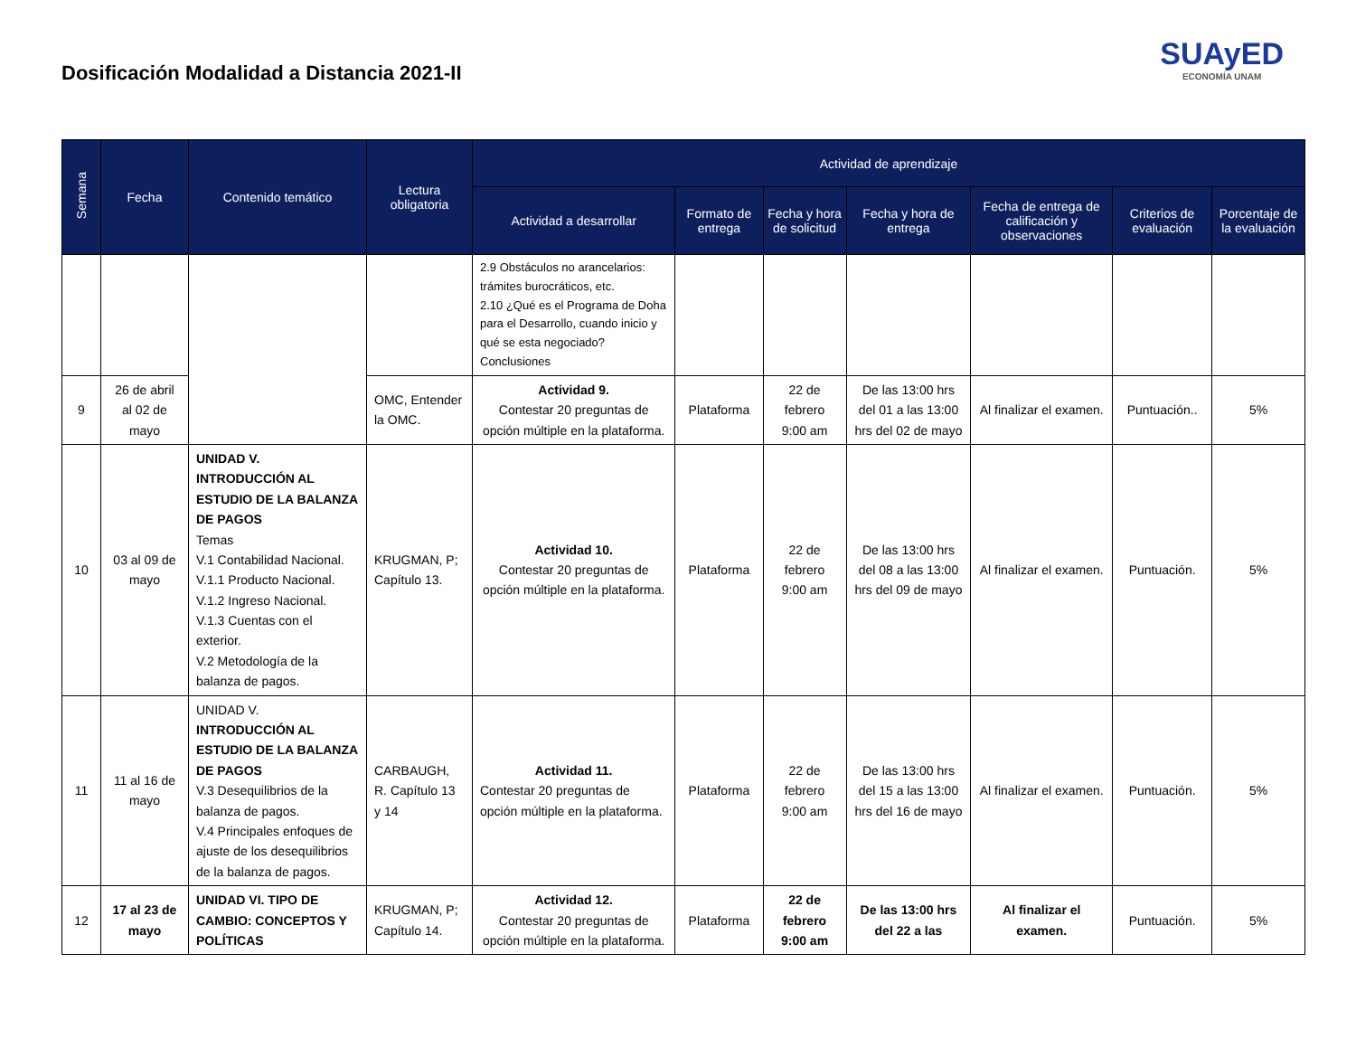Dosificación Modalidad a Distancia 2021-II
SUAyED
ECONOMÍA UNAM
| Semana | Fecha | Contenido temático | Lectura obligatoria | Actividad de aprendizaje | | | | | | |
| --- | --- | --- | --- | --- | --- | --- | --- | --- | --- | --- |
| | | | | Actividad a desarrollar | Formato de entrega | Fecha y hora de solicitud | Fecha y hora de entrega | Fecha de entrega de calificación y observaciones | Criterios de evaluación | Porcentaje de la evaluación |
| | | | | 2.9 Obstáculos no arancelarios: trámites burocráticos, etc. 2.10 ¿Qué es el Programa de Doha para el Desarrollo, cuando inicio y qué se esta negociado? Conclusiones | | | | | | |
| 9 | 26 de abril al 02 de mayo | | OMC, Entender la OMC. | Actividad 9. Contestar 20 preguntas de opción múltiple en la plataforma. | Plataforma | 22 de febrero 9:00 am | De las 13:00 hrs del 01 a las 13:00 hrs del 02 de mayo | Al finalizar el examen. | Puntuación.. | 5% |
| 10 | 03 al 09 de mayo | UNIDAD V. INTRODUCCIÓN AL ESTUDIO DE LA BALANZA DE PAGOS Temas V.1 Contabilidad Nacional. V.1.1 Producto Nacional. V.1.2 Ingreso Nacional. V.1.3 Cuentas con el exterior. V.2 Metodología de la balanza de pagos. | KRUGMAN, P; Capítulo 13. | Actividad 10. Contestar 20 preguntas de opción múltiple en la plataforma. | Plataforma | 22 de febrero 9:00 am | De las 13:00 hrs del 08 a las 13:00 hrs del 09 de mayo | Al finalizar el examen. | Puntuación. | 5% |
| 11 | 11 al 16 de mayo | UNIDAD V. INTRODUCCIÓN AL ESTUDIO DE LA BALANZA DE PAGOS V.3 Desequilibrios de la balanza de pagos. V.4 Principales enfoques de ajuste de los desequilibrios de la balanza de pagos. | CARBAUGH, R. Capítulo 13 y 14 | Actividad 11. Contestar 20 preguntas de opción múltiple en la plataforma. | Plataforma | 22 de febrero 9:00 am | De las 13:00 hrs del 15 a las 13:00 hrs del 16 de mayo | Al finalizar el examen. | Puntuación. | 5% |
| 12 | 17 al 23 de mayo | UNIDAD VI. TIPO DE CAMBIO: CONCEPTOS Y POLÍTICAS | KRUGMAN, P; Capítulo 14. | Actividad 12. Contestar 20 preguntas de opción múltiple en la plataforma. | Plataforma | 22 de febrero 9:00 am | De las 13:00 hrs del 22 a las | Al finalizar el examen. | Puntuación. | 5% |